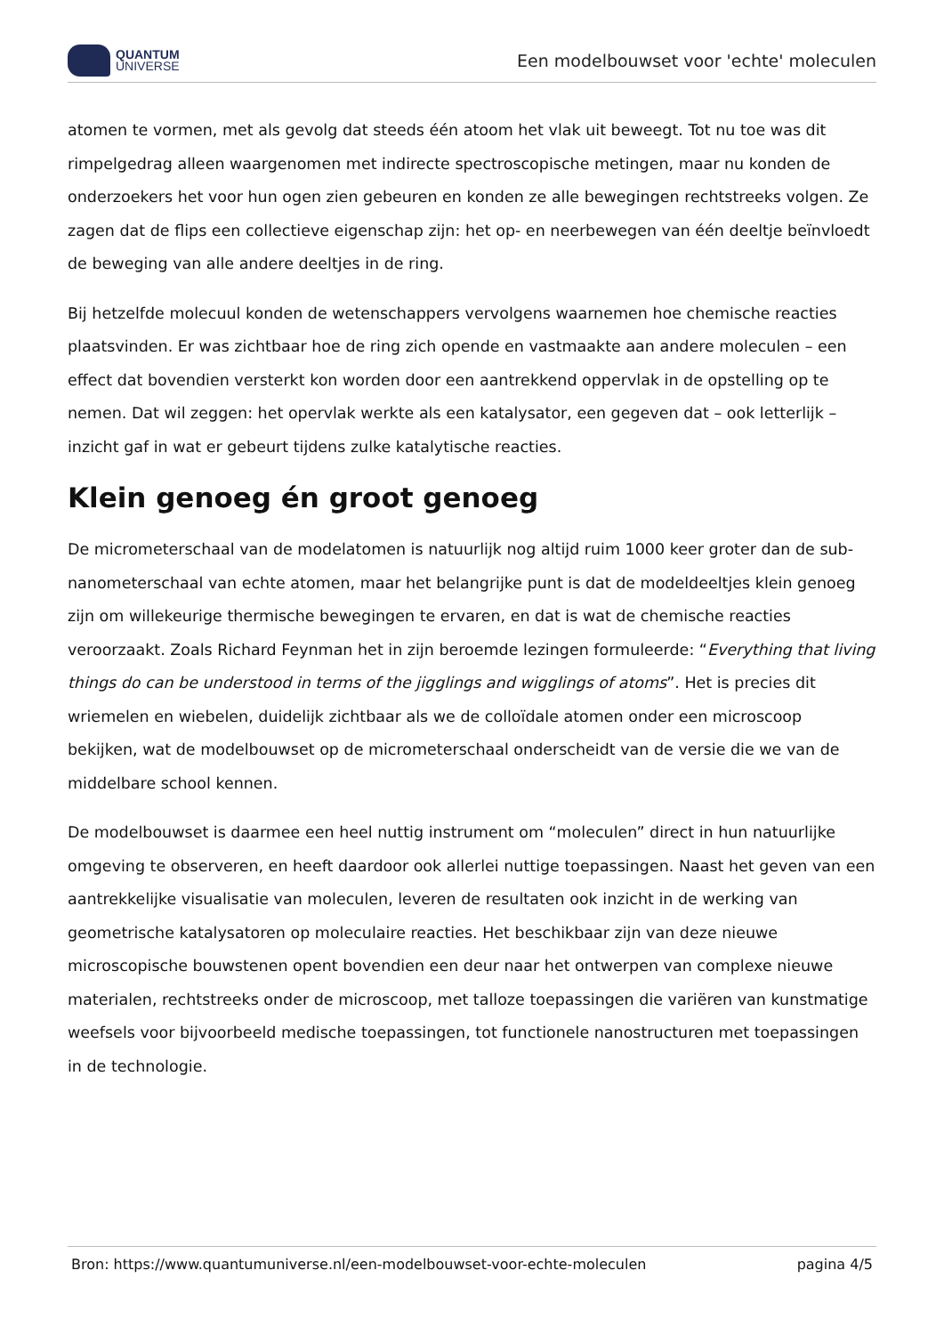QUANTUM
UNIVERSE
Een modelbouwset voor 'echte' moleculen
atomen te vormen, met als gevolg dat steeds één atoom het vlak uit beweegt. Tot nu toe was dit rimpelgedrag alleen waargenomen met indirecte spectroscopische metingen, maar nu konden de onderzoekers het voor hun ogen zien gebeuren en konden ze alle bewegingen rechtstreeks volgen. Ze zagen dat de flips een collectieve eigenschap zijn: het op- en neerbewegen van één deeltje beïnvloedt de beweging van alle andere deeltjes in de ring.
Bij hetzelfde molecuul konden de wetenschappers vervolgens waarnemen hoe chemische reacties plaatsvinden. Er was zichtbaar hoe de ring zich opende en vastmaakte aan andere moleculen – een effect dat bovendien versterkt kon worden door een aantrekkend oppervlak in de opstelling op te nemen. Dat wil zeggen: het opervlak werkte als een katalysator, een gegeven dat – ook letterlijk – inzicht gaf in wat er gebeurt tijdens zulke katalytische reacties.
Klein genoeg én groot genoeg
De micrometerschaal van de modelatomen is natuurlijk nog altijd ruim 1000 keer groter dan de sub-nanometerschaal van echte atomen, maar het belangrijke punt is dat de modeldeeltjes klein genoeg zijn om willekeurige thermische bewegingen te ervaren, en dat is wat de chemische reacties veroorzaakt. Zoals Richard Feynman het in zijn beroemde lezingen formuleerde: “Everything that living things do can be understood in terms of the jigglings and wigglings of atoms”. Het is precies dit wriemelen en wiebelen, duidelijk zichtbaar als we de colloïdale atomen onder een microscoop bekijken, wat de modelbouwset op de micrometerschaal onderscheidt van de versie die we van de middelbare school kennen.
De modelbouwset is daarmee een heel nuttig instrument om “moleculen” direct in hun natuurlijke omgeving te observeren, en heeft daardoor ook allerlei nuttige toepassingen. Naast het geven van een aantrekkelijke visualisatie van moleculen, leveren de resultaten ook inzicht in de werking van geometrische katalysatoren op moleculaire reacties. Het beschikbaar zijn van deze nieuwe microscopische bouwstenen opent bovendien een deur naar het ontwerpen van complexe nieuwe materialen, rechtstreeks onder de microscoop, met talloze toepassingen die variëren van kunstmatige weefsels voor bijvoorbeeld medische toepassingen, tot functionele nanostructuren met toepassingen in de technologie.
Bron: https://www.quantumuniverse.nl/een-modelbouwset-voor-echte-moleculen pagina 4/5